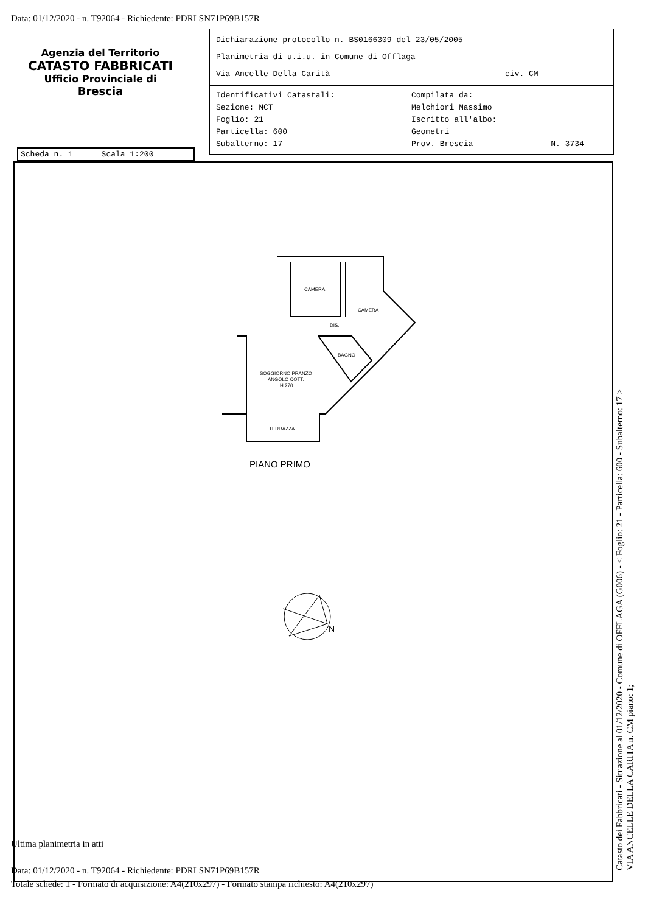Data: 01/12/2020 - n. T92064 - Richiedente: PDRLSN71P69B157R
Agenzia del Territorio
CATASTO FABBRICATI
Ufficio Provinciale di
Brescia
Dichiarazione protocollo n. BS0166309 del 23/05/2005
Planimetria di u.i.u. in Comune di Offlaga
Via Ancelle Della Carità civ. CM
Identificativi Catastali:
Sezione: NCT
Foglio: 21
Particella: 600
Subalterno: 17
Compilata da:
Melchiori Massimo
Iscritto all'albo:
Geometri
Prov. Brescia N. 3734
Scheda n. 1 Scala 1:200
CAMERA
CAMERA
DIS.
BAGNO
SOGGIORNO PRANZO
ANGOLO COTT.
H.270
TERRAZZA
PIANO PRIMO
N
Ultima planimetria in atti
Data: 01/12/2020 - n. T92064 - Richiedente: PDRLSN71P69B157R
Totale schede: 1 - Formato di acquisizione: A4(210x297) - Formato stampa richiesto: A4(210x297)
Catasto dei Fabbricati - Situazione al 01/12/2020 - Comune di OFFLAGA (G006) - < Foglio: 21 - Particella: 600 - Subalterno: 17 >
VIA ANCELLE DELLA CARITA n. CM piano: 1;